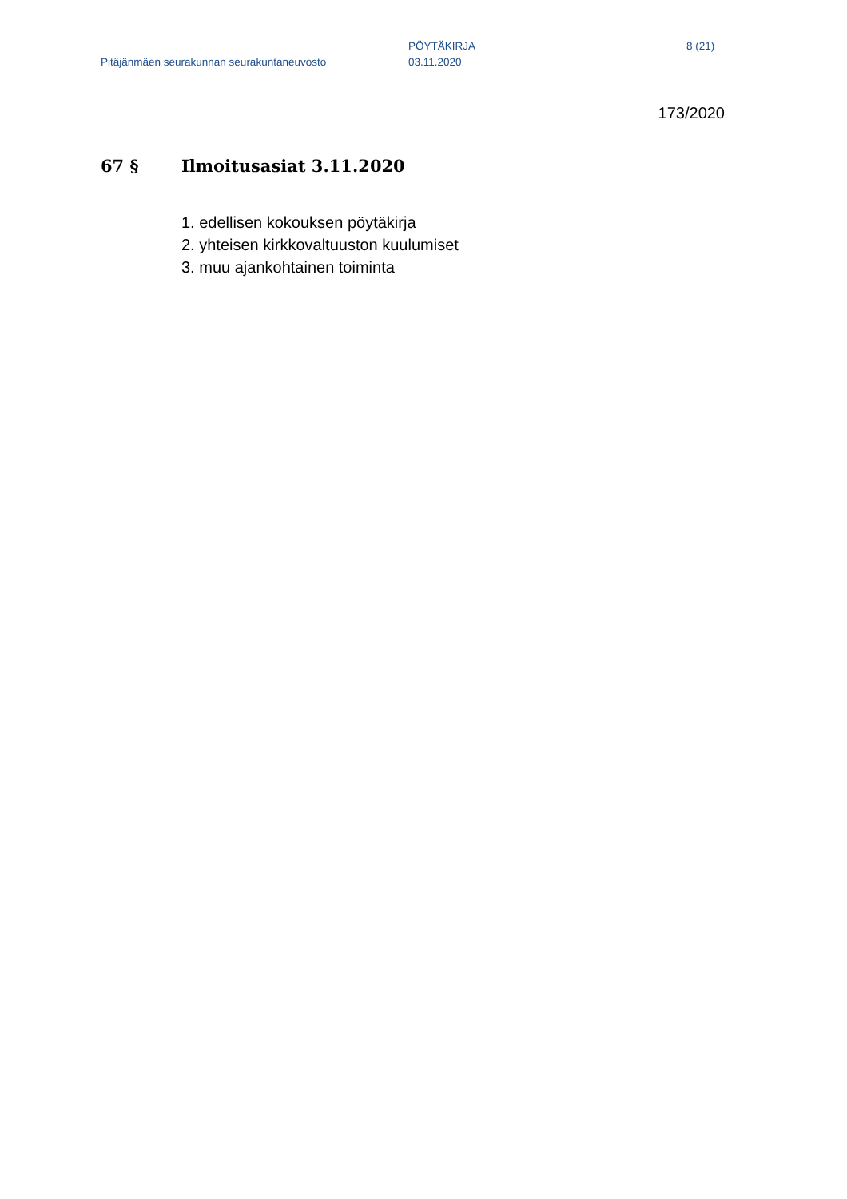Pitäjänmäen seurakunnan seurakuntaneuvosto
PÖYTÄKIRJA
03.11.2020
8 (21)
173/2020
67 § Ilmoitusasiat 3.11.2020
1. edellisen kokouksen pöytäkirja
2. yhteisen kirkkovaltuuston kuulumiset
3. muu ajankohtainen toiminta